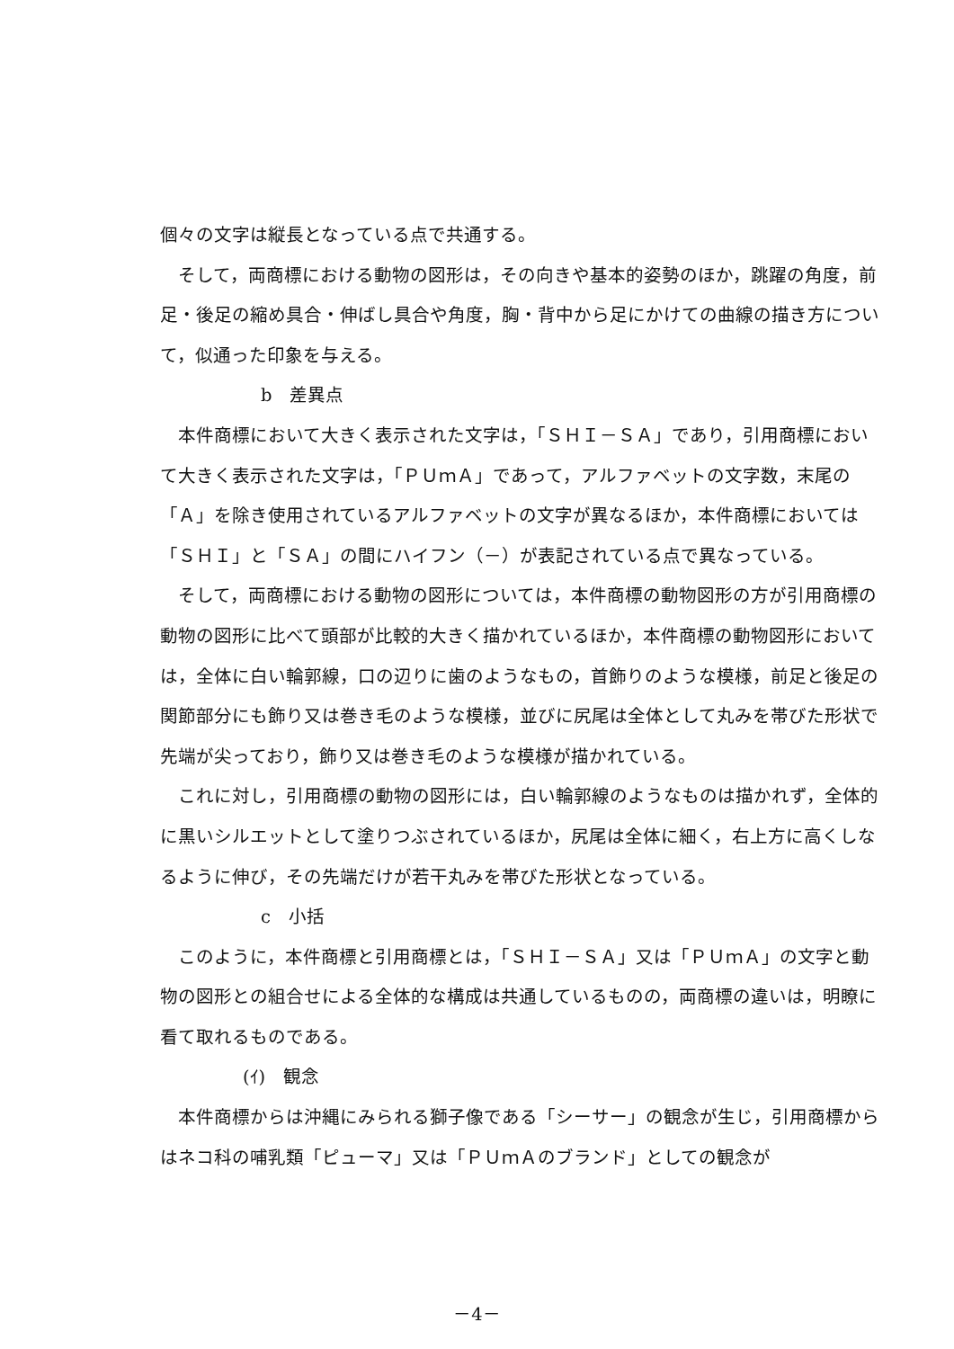個々の文字は縦長となっている点で共通する。
そして，両商標における動物の図形は，その向きや基本的姿勢のほか，跳躍の角度，前足・後足の縮め具合・伸ばし具合や角度，胸・背中から足にかけての曲線の描き方について，似通った印象を与える。
b　差異点
本件商標において大きく表示された文字は，「ＳＨＩ－ＳＡ」であり，引用商標において大きく表示された文字は，「ＰＵｍＡ」であって，アルファベットの文字数，末尾の「Ａ」を除き使用されているアルファベットの文字が異なるほか，本件商標においては「ＳＨＩ」と「ＳＡ」の間にハイフン（－）が表記されている点で異なっている。
そして，両商標における動物の図形については，本件商標の動物図形の方が引用商標の動物の図形に比べて頭部が比較的大きく描かれているほか，本件商標の動物図形においては，全体に白い輪郭線，口の辺りに歯のようなもの，首飾りのような模様，前足と後足の関節部分にも飾り又は巻き毛のような模様，並びに尻尾は全体として丸みを帯びた形状で先端が尖っており，飾り又は巻き毛のような模様が描かれている。
これに対し，引用商標の動物の図形には，白い輪郭線のようなものは描かれず，全体的に黒いシルエットとして塗りつぶされているほか，尻尾は全体に細く，右上方に高くしなるように伸び，その先端だけが若干丸みを帯びた形状となっている。
c　小括
このように，本件商標と引用商標とは，「ＳＨＩ－ＳＡ」又は「ＰＵｍＡ」の文字と動物の図形との組合せによる全体的な構成は共通しているものの，両商標の違いは，明瞭に看て取れるものである。
(ｲ)　観念
本件商標からは沖縄にみられる獅子像である「シーサー」の観念が生じ，引用商標からはネコ科の哺乳類「ピューマ」又は「ＰＵｍＡのブランド」としての観念が
－4－